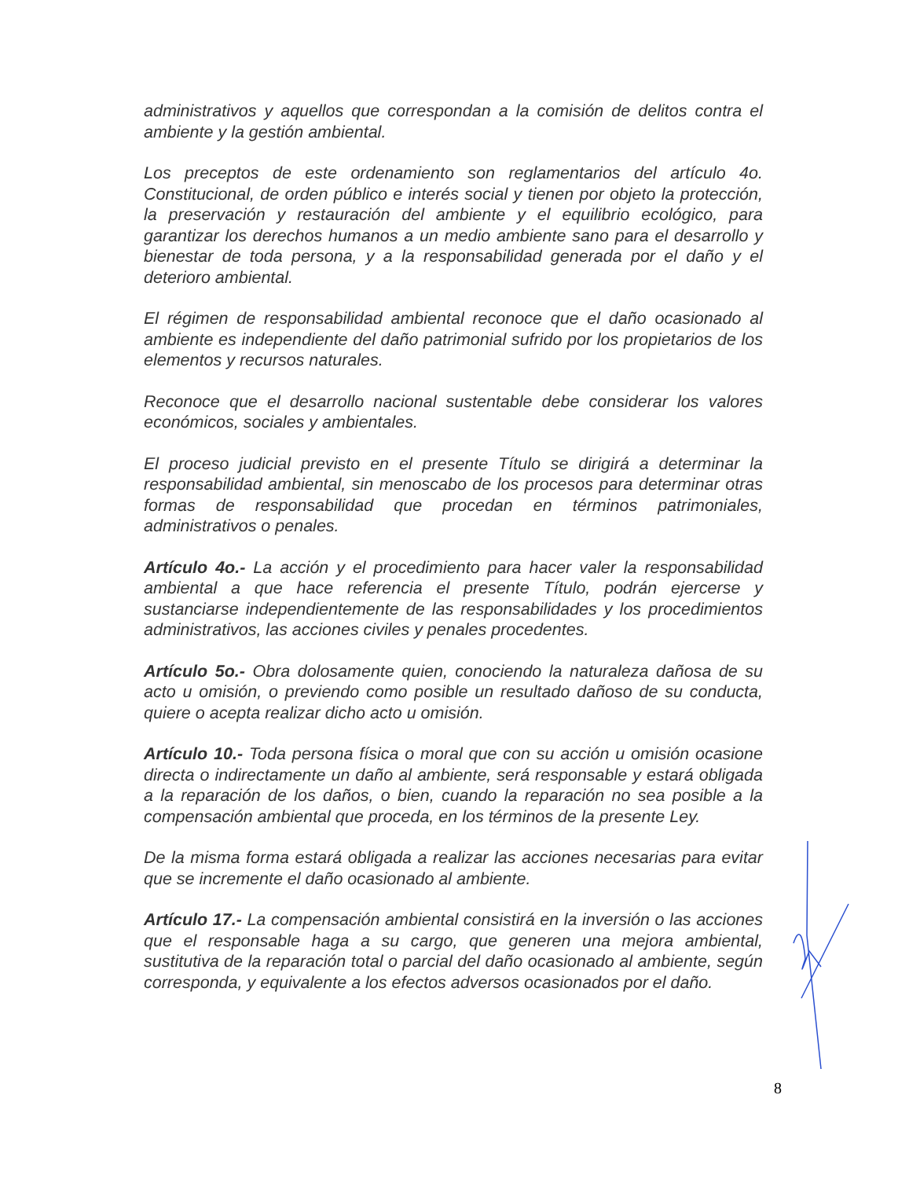administrativos y aquellos que correspondan a la comisión de delitos contra el ambiente y la gestión ambiental.
Los preceptos de este ordenamiento son reglamentarios del artículo 4o. Constitucional, de orden público e interés social y tienen por objeto la protección, la preservación y restauración del ambiente y el equilibrio ecológico, para garantizar los derechos humanos a un medio ambiente sano para el desarrollo y bienestar de toda persona, y a la responsabilidad generada por el daño y el deterioro ambiental.
El régimen de responsabilidad ambiental reconoce que el daño ocasionado al ambiente es independiente del daño patrimonial sufrido por los propietarios de los elementos y recursos naturales.
Reconoce que el desarrollo nacional sustentable debe considerar los valores económicos, sociales y ambientales.
El proceso judicial previsto en el presente Título se dirigirá a determinar la responsabilidad ambiental, sin menoscabo de los procesos para determinar otras formas de responsabilidad que procedan en términos patrimoniales, administrativos o penales.
Artículo 4o.- La acción y el procedimiento para hacer valer la responsabilidad ambiental a que hace referencia el presente Título, podrán ejercerse y sustanciarse independientemente de las responsabilidades y los procedimientos administrativos, las acciones civiles y penales procedentes.
Artículo 5o.- Obra dolosamente quien, conociendo la naturaleza dañosa de su acto u omisión, o previendo como posible un resultado dañoso de su conducta, quiere o acepta realizar dicho acto u omisión.
Artículo 10.- Toda persona física o moral que con su acción u omisión ocasione directa o indirectamente un daño al ambiente, será responsable y estará obligada a la reparación de los daños, o bien, cuando la reparación no sea posible a la compensación ambiental que proceda, en los términos de la presente Ley.
De la misma forma estará obligada a realizar las acciones necesarias para evitar que se incremente el daño ocasionado al ambiente.
Artículo 17.- La compensación ambiental consistirá en la inversión o las acciones que el responsable haga a su cargo, que generen una mejora ambiental, sustitutiva de la reparación total o parcial del daño ocasionado al ambiente, según corresponda, y equivalente a los efectos adversos ocasionados por el daño.
8